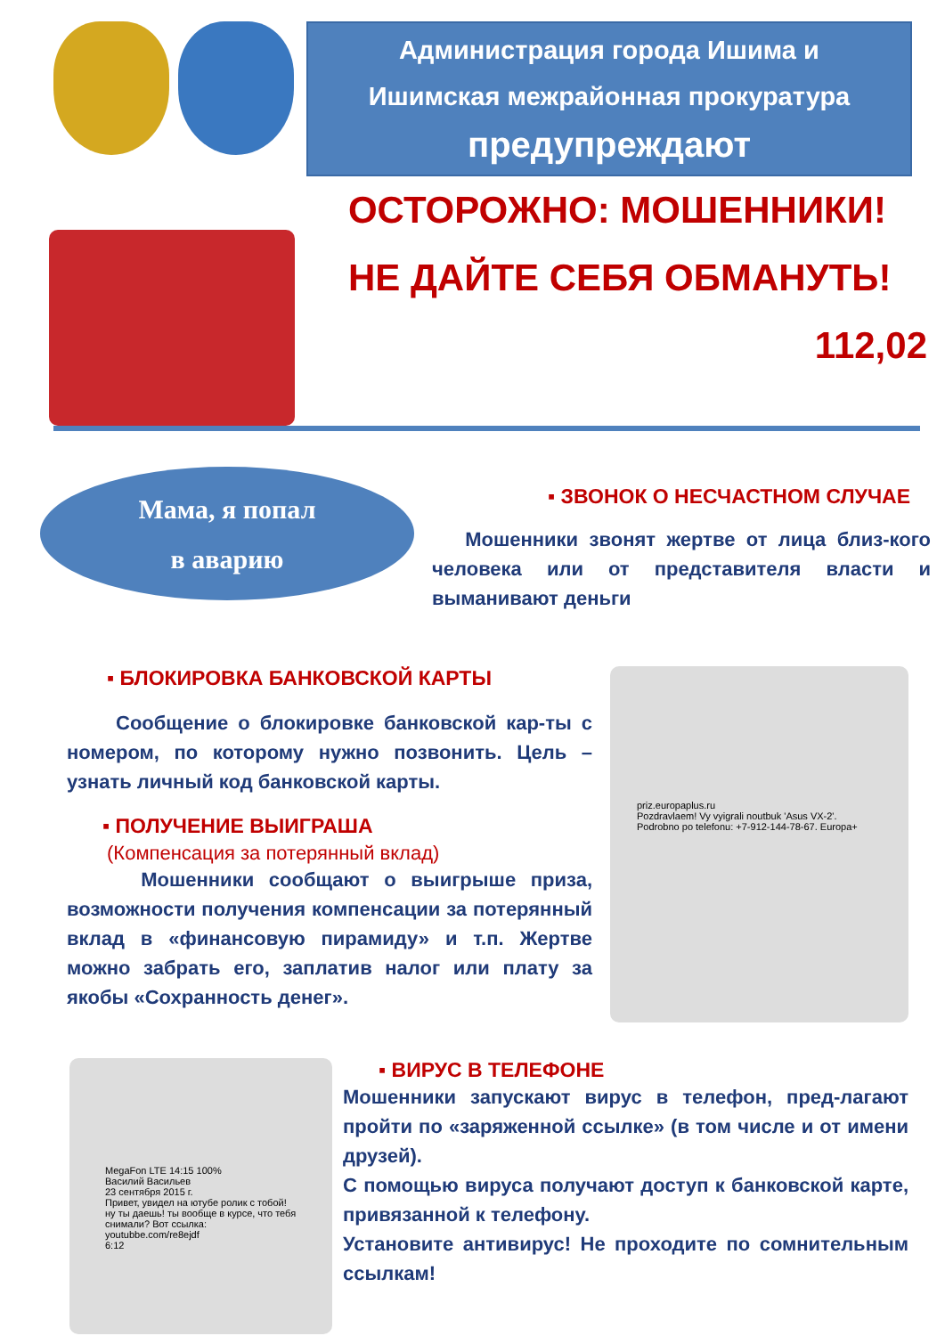Администрация города Ишима и
Ишимская межрайонная прокуратура
предупреждают
ОСТОРОЖНО: МОШЕННИКИ!
НЕ ДАЙТЕ СЕБЯ ОБМАНУТЬ!
112,02
Мама, я попал
в аварию
▪ ЗВОНОК О НЕСЧАСТНОМ СЛУЧАЕ
Мошенники звонят жертве от лица близ-кого человека или от представителя власти и выманивают деньги
▪ БЛОКИРОВКА БАНКОВСКОЙ КАРТЫ
Сообщение о блокировке банковской кар-ты с номером, по которому нужно позвонить. Цель – узнать личный код банковской карты.
▪ ПОЛУЧЕНИЕ ВЫИГРАША
(Компенсация за потерянный вклад)
Мошенники сообщают о выигрыше приза, возможности получения компенсации за потерянный вклад в «финансовую пирамиду» и т.п. Жертве можно забрать его, заплатив налог или плату за якобы «Сохранность денег».
priz.europaplus.ru
Pozdravlaem! Vy vyigrali noutbuk 'Asus VX-2'. Podrobno po telefonu: +7-912-144-78-67. Europa+
MegaFon LTE 14:15 100%
Василий Васильев
23 сентября 2015 г.
Привет, увидел на ютубе ролик с тобой! ну ты даешь! ты вообще в курсе, что тебя снимали? Вот ссылка: youtubbe.com/re8ejdf
6:12
▪ ВИРУС В ТЕЛЕФОНЕ
Мошенники запускают вирус в телефон, пред-лагают пройти по «заряженной ссылке» (в том числе и от имени друзей).
С помощью вируса получают доступ к банковской карте, привязанной к телефону.
Установите антивирус! Не проходите по сомнительным ссылкам!